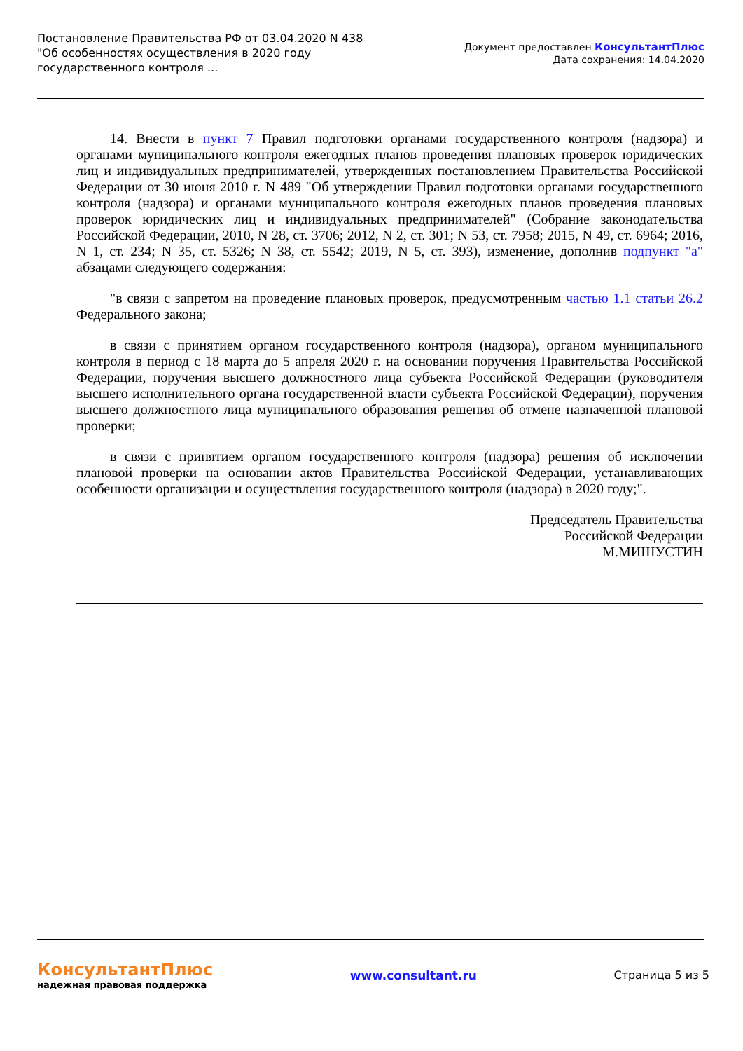Постановление Правительства РФ от 03.04.2020 N 438
"Об особенностях осуществления в 2020 году
государственного контроля ...
Документ предоставлен КонсультантПлюс
Дата сохранения: 14.04.2020
14. Внести в пункт 7 Правил подготовки органами государственного контроля (надзора) и органами муниципального контроля ежегодных планов проведения плановых проверок юридических лиц и индивидуальных предпринимателей, утвержденных постановлением Правительства Российской Федерации от 30 июня 2010 г. N 489 "Об утверждении Правил подготовки органами государственного контроля (надзора) и органами муниципального контроля ежегодных планов проведения плановых проверок юридических лиц и индивидуальных предпринимателей" (Собрание законодательства Российской Федерации, 2010, N 28, ст. 3706; 2012, N 2, ст. 301; N 53, ст. 7958; 2015, N 49, ст. 6964; 2016, N 1, ст. 234; N 35, ст. 5326; N 38, ст. 5542; 2019, N 5, ст. 393), изменение, дополнив подпункт "а" абзацами следующего содержания:
"в связи с запретом на проведение плановых проверок, предусмотренным частью 1.1 статьи 26.2 Федерального закона;
в связи с принятием органом государственного контроля (надзора), органом муниципального контроля в период с 18 марта до 5 апреля 2020 г. на основании поручения Правительства Российской Федерации, поручения высшего должностного лица субъекта Российской Федерации (руководителя высшего исполнительного органа государственной власти субъекта Российской Федерации), поручения высшего должностного лица муниципального образования решения об отмене назначенной плановой проверки;
в связи с принятием органом государственного контроля (надзора) решения об исключении плановой проверки на основании актов Правительства Российской Федерации, устанавливающих особенности организации и осуществления государственного контроля (надзора) в 2020 году;".
Председатель Правительства
Российской Федерации
М.МИШУСТИН
КонсультантПлюс
надежная правовая поддержка
www.consultant.ru Страница 5 из 5